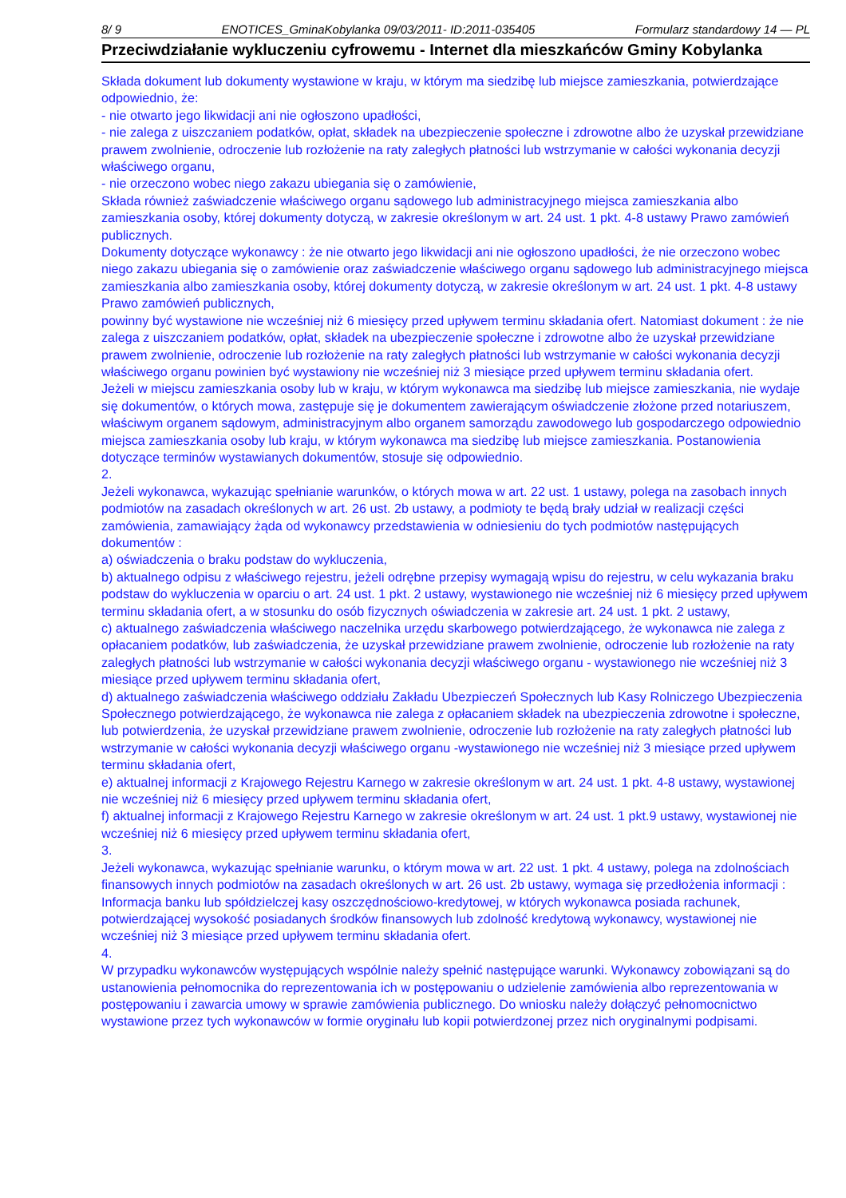8/ 9 ENOTICES_GminaKobylanka 09/03/2011- ID:2011-035405 Formularz standardowy 14 — PL
Przeciwdziałanie wykluczeniu cyfrowemu - Internet dla mieszkańców Gminy Kobylanka
Składa dokument lub dokumenty wystawione w kraju, w którym ma siedzibę lub miejsce zamieszkania, potwierdzające odpowiednio, że:
- nie otwarto jego likwidacji ani nie ogłoszono upadłości,
- nie zalega z uiszczaniem podatków, opłat, składek na ubezpieczenie społeczne i zdrowotne albo że uzyskał przewidziane prawem zwolnienie, odroczenie lub rozłożenie na raty zaległych płatności lub wstrzymanie w całości wykonania decyzji właściwego organu,
- nie orzeczono wobec niego zakazu ubiegania się o zamówienie,
Składa również zaświadczenie właściwego organu sądowego lub administracyjnego miejsca zamieszkania albo zamieszkania osoby, której dokumenty dotyczą, w zakresie określonym w art. 24 ust. 1 pkt. 4-8 ustawy Prawo zamówień publicznych.
Dokumenty dotyczące wykonawcy : że nie otwarto jego likwidacji ani nie ogłoszono upadłości, że nie orzeczono wobec niego zakazu ubiegania się o zamówienie oraz zaświadczenie właściwego organu sądowego lub administracyjnego miejsca zamieszkania albo zamieszkania osoby, której dokumenty dotyczą, w zakresie określonym w art. 24 ust. 1 pkt. 4-8 ustawy Prawo zamówień publicznych,
powinny być wystawione nie wcześniej niż 6 miesięcy przed upływem terminu składania ofert. Natomiast dokument : że nie zalega z uiszczaniem podatków, opłat, składek na ubezpieczenie społeczne i zdrowotne albo że uzyskał przewidziane prawem zwolnienie, odroczenie lub rozłożenie na raty zaległych płatności lub wstrzymanie w całości wykonania decyzji właściwego organu powinien być wystawiony nie wcześniej niż 3 miesiące przed upływem terminu składania ofert.
Jeżeli w miejscu zamieszkania osoby lub w kraju, w którym wykonawca ma siedzibę lub miejsce zamieszkania, nie wydaje się dokumentów, o których mowa, zastępuje się je dokumentem zawierającym oświadczenie złożone przed notariuszem, właściwym organem sądowym, administracyjnym albo organem samorządu zawodowego lub gospodarczego odpowiednio miejsca zamieszkania osoby lub kraju, w którym wykonawca ma siedzibę lub miejsce zamieszkania. Postanowienia dotyczące terminów wystawianych dokumentów, stosuje się odpowiednio.
2.
Jeżeli wykonawca, wykazując spełnianie warunków, o których mowa w art. 22 ust. 1 ustawy, polega na zasobach innych podmiotów na zasadach określonych w art. 26 ust. 2b ustawy, a podmioty te będą brały udział w realizacji części zamówienia, zamawiający żąda od wykonawcy przedstawienia w odniesieniu do tych podmiotów następujących dokumentów :
a) oświadczenia o braku podstaw do wykluczenia,
b) aktualnego odpisu z właściwego rejestru, jeżeli odrębne przepisy wymagają wpisu do rejestru, w celu wykazania braku podstaw do wykluczenia w oparciu o art. 24 ust. 1 pkt. 2 ustawy, wystawionego nie wcześniej niż 6 miesięcy przed upływem terminu składania ofert, a w stosunku do osób fizycznych oświadczenia w zakresie art. 24 ust. 1 pkt. 2 ustawy,
c) aktualnego zaświadczenia właściwego naczelnika urzędu skarbowego potwierdzającego, że wykonawca nie zalega z opłacaniem podatków, lub zaświadczenia, że uzyskał przewidziane prawem zwolnienie, odroczenie lub rozłożenie na raty zaległych płatności lub wstrzymanie w całości wykonania decyzji właściwego organu - wystawionego nie wcześniej niż 3 miesiące przed upływem terminu składania ofert,
d) aktualnego zaświadczenia właściwego oddziału Zakładu Ubezpieczeń Społecznych lub Kasy Rolniczego Ubezpieczenia Społecznego potwierdzającego, że wykonawca nie zalega z opłacaniem składek na ubezpieczenia zdrowotne i społeczne, lub potwierdzenia, że uzyskał przewidziane prawem zwolnienie, odroczenie lub rozłożenie na raty zaległych płatności lub wstrzymanie w całości wykonania decyzji właściwego organu -wystawionego nie wcześniej niż 3 miesiące przed upływem terminu składania ofert,
e) aktualnej informacji z Krajowego Rejestru Karnego w zakresie określonym w art. 24 ust. 1 pkt. 4-8 ustawy, wystawionej nie wcześniej niż 6 miesięcy przed upływem terminu składania ofert,
f) aktualnej informacji z Krajowego Rejestru Karnego w zakresie określonym w art. 24 ust. 1 pkt.9 ustawy, wystawionej nie wcześniej niż 6 miesięcy przed upływem terminu składania ofert,
3.
Jeżeli wykonawca, wykazując spełnianie warunku, o którym mowa w art. 22 ust. 1 pkt. 4 ustawy, polega na zdolnościach finansowych innych podmiotów na zasadach określonych w art. 26 ust. 2b ustawy, wymaga się przedłożenia informacji : Informacja banku lub spółdzielczej kasy oszczędnościowo-kredytowej, w których wykonawca posiada rachunek, potwierdzającej wysokość posiadanych środków finansowych lub zdolność kredytową wykonawcy, wystawionej nie wcześniej niż 3 miesiące przed upływem terminu składania ofert.
4.
W przypadku wykonawców występujących wspólnie należy spełnić następujące warunki. Wykonawcy zobowiązani są do ustanowienia pełnomocnika do reprezentowania ich w postępowaniu o udzielenie zamówienia albo reprezentowania w postępowaniu i zawarcia umowy w sprawie zamówienia publicznego. Do wniosku należy dołączyć pełnomocnictwo wystawione przez tych wykonawców w formie oryginału lub kopii potwierdzonej przez nich oryginalnymi podpisami.